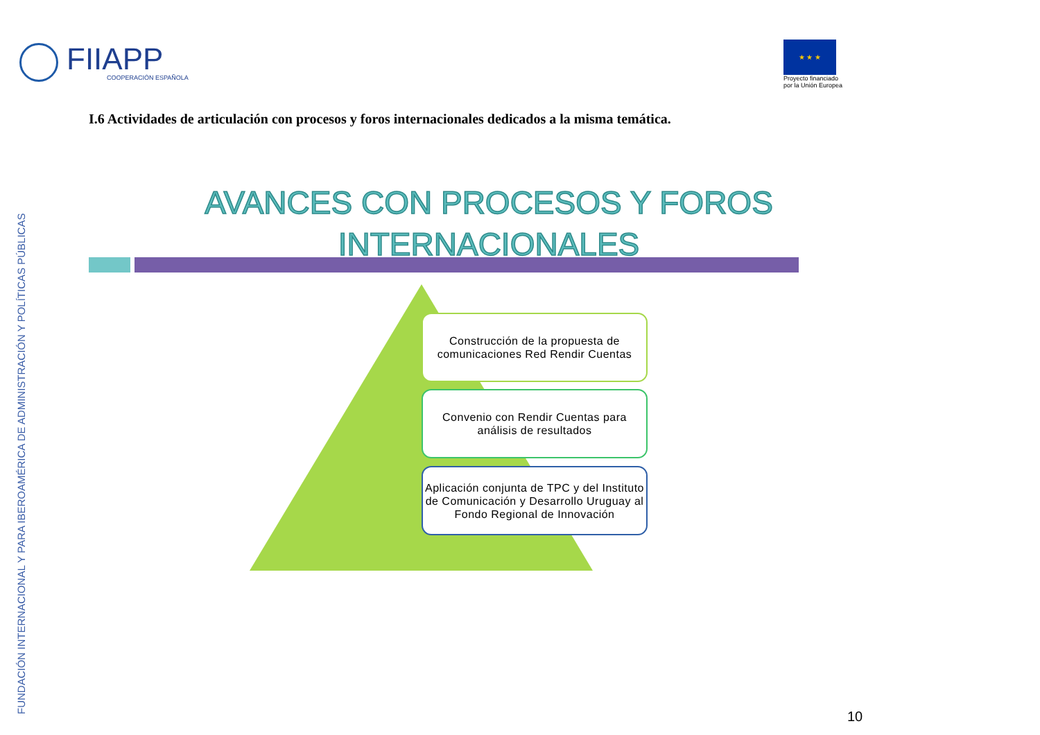FIIAPP
COOPERACIÓN ESPAÑOLA
★ ★ ★
Proyecto financiado
por la Unión Europea
I.6 Actividades de articulación con procesos y foros internacionales dedicados a la misma temática.
AVANCES CON PROCESOS Y FOROS INTERNACIONALES
Construcción de la propuesta de comunicaciones Red Rendir Cuentas
Convenio con Rendir Cuentas para análisis de resultados
Aplicación conjunta de TPC y del Instituto de Comunicación y Desarrollo Uruguay al Fondo Regional de Innovación
FUNDACIÓN INTERNACIONAL Y PARA IBEROAMÉRICA DE ADMINISTRACIÓN Y POLÍTICAS PÚBLICAS
10